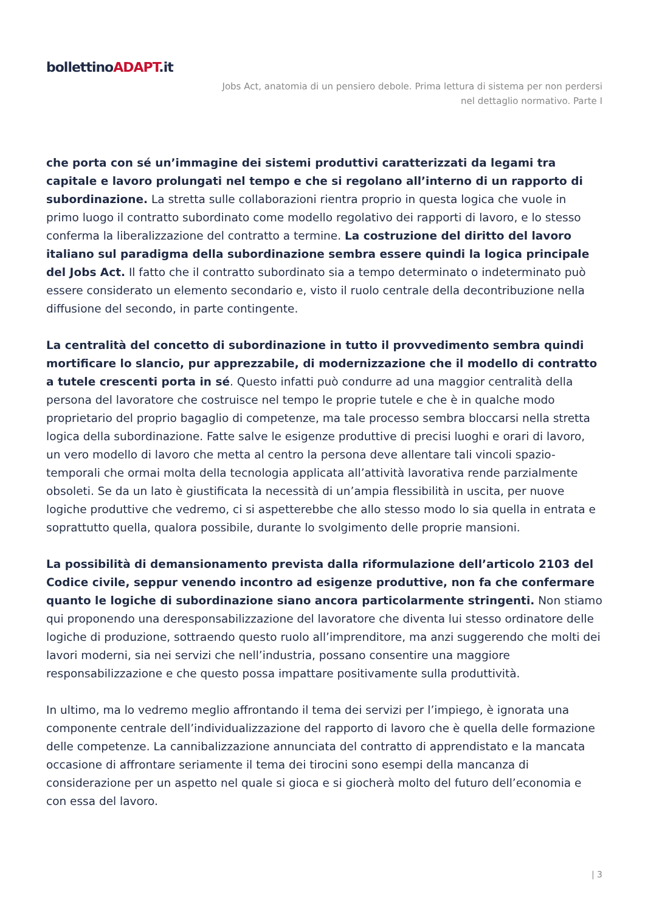bollettinoADAPT.it
Jobs Act, anatomia di un pensiero debole. Prima lettura di sistema per non perdersi nel dettaglio normativo. Parte I
che porta con sé un’immagine dei sistemi produttivi caratterizzati da legami tra capitale e lavoro prolungati nel tempo e che si regolano all’interno di un rapporto di subordinazione. La stretta sulle collaborazioni rientra proprio in questa logica che vuole in primo luogo il contratto subordinato come modello regolativo dei rapporti di lavoro, e lo stesso conferma la liberalizzazione del contratto a termine. La costruzione del diritto del lavoro italiano sul paradigma della subordinazione sembra essere quindi la logica principale del Jobs Act. Il fatto che il contratto subordinato sia a tempo determinato o indeterminato può essere considerato un elemento secondario e, visto il ruolo centrale della decontribuzione nella diffusione del secondo, in parte contingente.
La centralità del concetto di subordinazione in tutto il provvedimento sembra quindi mortificare lo slancio, pur apprezzabile, di modernizzazione che il modello di contratto a tutele crescenti porta in sé. Questo infatti può condurre ad una maggior centralità della persona del lavoratore che costruisce nel tempo le proprie tutele e che è in qualche modo proprietario del proprio bagaglio di competenze, ma tale processo sembra bloccarsi nella stretta logica della subordinazione. Fatte salve le esigenze produttive di precisi luoghi e orari di lavoro, un vero modello di lavoro che metta al centro la persona deve allentare tali vincoli spazio-temporali che ormai molta della tecnologia applicata all’attività lavorativa rende parzialmente obsoleti. Se da un lato è giustificata la necessità di un’ampia flessibilità in uscita, per nuove logiche produttive che vedremo, ci si aspetterebbe che allo stesso modo lo sia quella in entrata e soprattutto quella, qualora possibile, durante lo svolgimento delle proprie mansioni.
La possibilità di demansionamento prevista dalla riformulazione dell’articolo 2103 del Codice civile, seppur venendo incontro ad esigenze produttive, non fa che confermare quanto le logiche di subordinazione siano ancora particolarmente stringenti. Non stiamo qui proponendo una deresponsabilizzazione del lavoratore che diventa lui stesso ordinatore delle logiche di produzione, sottraendo questo ruolo all’imprenditore, ma anzi suggerendo che molti dei lavori moderni, sia nei servizi che nell’industria, possano consentire una maggiore responsabilizzazione e che questo possa impattare positivamente sulla produttività.
In ultimo, ma lo vedremo meglio affrontando il tema dei servizi per l’impiego, è ignorata una componente centrale dell’individualizzazione del rapporto di lavoro che è quella delle formazione delle competenze. La cannibalizzazione annunciata del contratto di apprendistato e la mancata occasione di affrontare seriamente il tema dei tirocini sono esempi della mancanza di considerazione per un aspetto nel quale si gioca e si giocherà molto del futuro dell’economia e con essa del lavoro.
| 3